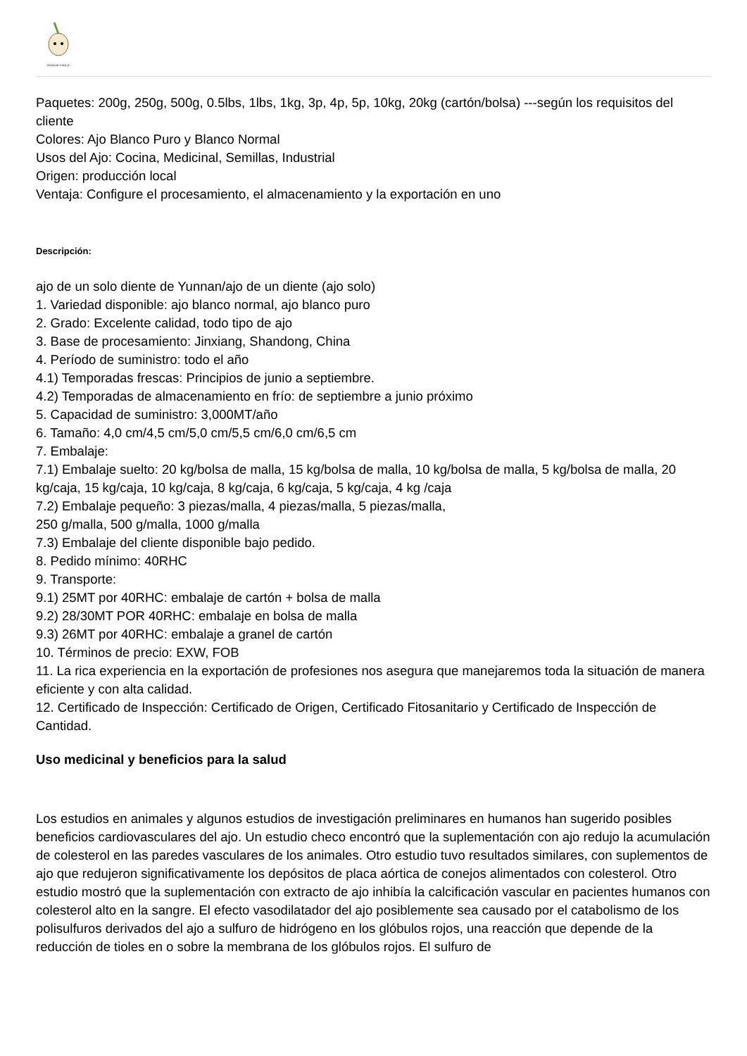PIONEER GARLIC
Paquetes: 200g, 250g, 500g, 0.5lbs, 1lbs, 1kg, 3p, 4p, 5p, 10kg, 20kg (cartón/bolsa) ---según los requisitos del cliente
Colores: Ajo Blanco Puro y Blanco Normal
Usos del Ajo: Cocina, Medicinal, Semillas, Industrial
Origen: producción local
Ventaja: Configure el procesamiento, el almacenamiento y la exportación en uno
Descripción:
ajo de un solo diente de Yunnan/ajo de un diente (ajo solo)
1. Variedad disponible: ajo blanco normal, ajo blanco puro
2. Grado: Excelente calidad, todo tipo de ajo
3. Base de procesamiento: Jinxiang, Shandong, China
4. Período de suministro: todo el año
4.1) Temporadas frescas: Principios de junio a septiembre.
4.2) Temporadas de almacenamiento en frío: de septiembre a junio próximo
5. Capacidad de suministro: 3,000MT/año
6. Tamaño: 4,0 cm/4,5 cm/5,0 cm/5,5 cm/6,0 cm/6,5 cm
7. Embalaje:
7.1) Embalaje suelto: 20 kg/bolsa de malla, 15 kg/bolsa de malla, 10 kg/bolsa de malla, 5 kg/bolsa de malla, 20 kg/caja, 15 kg/caja, 10 kg/caja, 8 kg/caja, 6 kg/caja, 5 kg/caja, 4 kg /caja
7.2) Embalaje pequeño: 3 piezas/malla, 4 piezas/malla, 5 piezas/malla,
250 g/malla, 500 g/malla, 1000 g/malla
7.3) Embalaje del cliente disponible bajo pedido.
8. Pedido mínimo: 40RHC
9. Transporte:
9.1) 25MT por 40RHC: embalaje de cartón + bolsa de malla
9.2) 28/30MT POR 40RHC: embalaje en bolsa de malla
9.3) 26MT por 40RHC: embalaje a granel de cartón
10. Términos de precio: EXW, FOB
11. La rica experiencia en la exportación de profesiones nos asegura que manejaremos toda la situación de manera eficiente y con alta calidad.
12. Certificado de Inspección: Certificado de Origen, Certificado Fitosanitario y Certificado de Inspección de Cantidad.
Uso medicinal y beneficios para la salud
Los estudios en animales y algunos estudios de investigación preliminares en humanos han sugerido posibles beneficios cardiovasculares del ajo. Un estudio checo encontró que la suplementación con ajo redujo la acumulación de colesterol en las paredes vasculares de los animales. Otro estudio tuvo resultados similares, con suplementos de ajo que redujeron significativamente los depósitos de placa aórtica de conejos alimentados con colesterol. Otro estudio mostró que la suplementación con extracto de ajo inhibía la calcificación vascular en pacientes humanos con colesterol alto en la sangre. El efecto vasodilatador del ajo posiblemente sea causado por el catabolismo de los polisulfuros derivados del ajo a sulfuro de hidrógeno en los glóbulos rojos, una reacción que depende de la reducción de tioles en o sobre la membrana de los glóbulos rojos. El sulfuro de